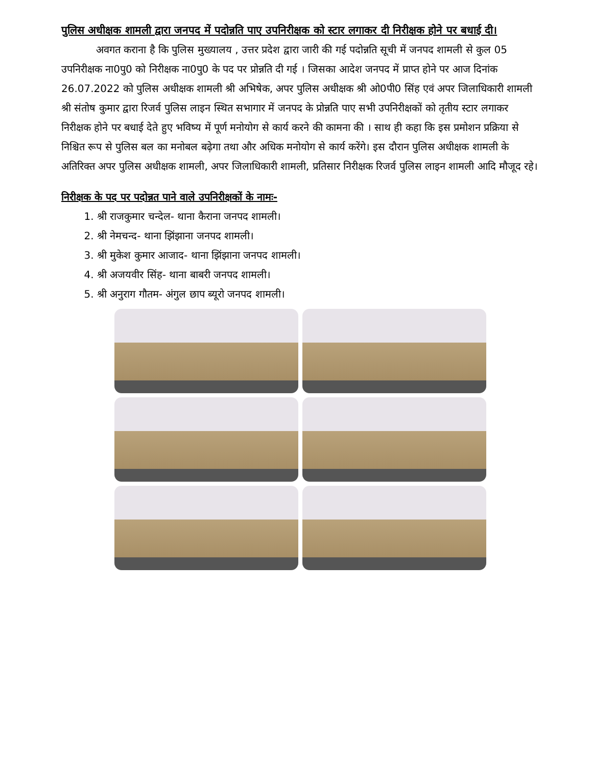पुलिस अधीक्षक शामली द्वारा जनपद में पदोन्नति पाए उपनिरीक्षक को स्टार लगाकर दी निरीक्षक होने पर बधाई दी।
अवगत कराना है कि पुलिस मुख्यालय , उत्तर प्रदेश द्वारा जारी की गई पदोन्नति सूची में जनपद शामली से कुल 05 उपनिरीक्षक ना0पु0 को निरीक्षक ना0पु0 के पद पर प्रोन्नति दी गई । जिसका आदेश जनपद में प्राप्त होने पर आज दिनांक 26.07.2022 को पुलिस अधीक्षक शामली श्री अभिषेक, अपर पुलिस अधीक्षक श्री ओ0पी0 सिंह एवं अपर जिलाधिकारी शामली श्री संतोष कुमार द्वारा रिजर्व पुलिस लाइन स्थित सभागार में जनपद के प्रोन्नति पाए सभी उपनिरीक्षकों को तृतीय स्टार लगाकर निरीक्षक होने पर बधाई देते हुए भविष्य में पूर्ण मनोयोग से कार्य करने की कामना की । साथ ही कहा कि इस प्रमोशन प्रक्रिया से निश्चित रूप से पुलिस बल का मनोबल बढ़ेगा तथा और अधिक मनोयोग से कार्य करेंगे। इस दौरान पुलिस अधीक्षक शामली के अतिरिक्त अपर पुलिस अधीक्षक शामली, अपर जिलाधिकारी शामली, प्रतिसार निरीक्षक रिजर्व पुलिस लाइन शामली आदि मौजूद रहे।
निरीक्षक के पद पर पदोन्नत पाने वाले उपनिरीक्षकों के नामः-
1. श्री राजकुमार चन्देल- थाना कैराना जनपद शामली।
2. श्री नेमचन्द- थाना झिंझाना जनपद शामली।
3. श्री मुकेश कुमार आजाद- थाना झिंझाना जनपद शामली।
4. श्री अजयवीर सिंह- थाना बाबरी जनपद शामली।
5. श्री अनुराग गौतम- अंगुल छाप ब्यूरो जनपद शामली।